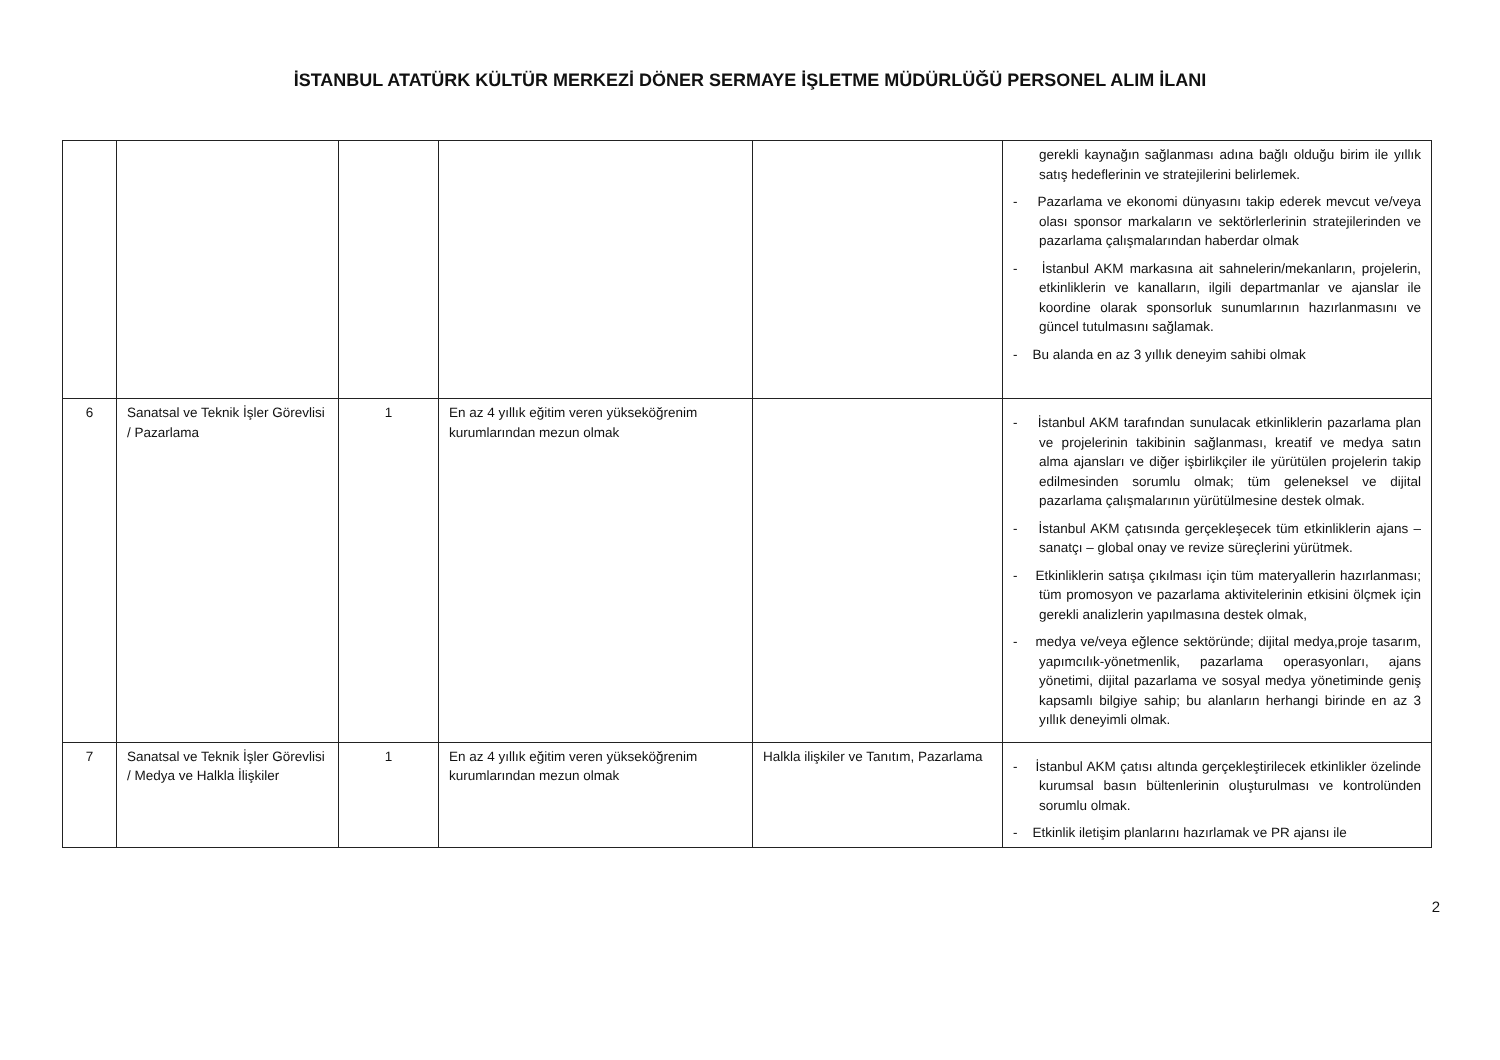İSTANBUL ATATÜRK KÜLTÜR MERKEZİ DÖNER SERMAYE İŞLETME MÜDÜRLÜĞÜ PERSONEL ALIM İLANI
| | | | | | gerekli kaynağın sağlanması adına bağlı olduğu birim ile yıllık satış hedeflerinin ve stratejilerini belirlemek. - Pazarlama ve ekonomi dünyasını takip ederek mevcut ve/veya olası sponsor markaların ve sektörlerlerinin stratejilerinden ve pazarlama çalışmalarından haberdar olmak - İstanbul AKM markasına ait sahnelerin/mekanların, projelerin, etkinliklerin ve kanalların, ilgili departmanlar ve ajanslar ile koordine olarak sponsorluk sunumlarının hazırlanmasını ve güncel tutulmasını sağlamak. - Bu alanda en az 3 yıllık deneyim sahibi olmak |
| 6 | Sanatsal ve Teknik İşler Görevlisi / Pazarlama | 1 | En az 4 yıllık eğitim veren yükseköğrenim kurumlarından mezun olmak | | - İstanbul AKM tarafından sunulacak etkinliklerin pazarlama plan ve projelerinin takibinin sağlanması, kreatif ve medya satın alma ajansları ve diğer işbirlikçiler ile yürütülen projelerin takip edilmesinden sorumlu olmak; tüm geleneksel ve dijital pazarlama çalışmalarının yürütülmesine destek olmak. - İstanbul AKM çatısında gerçekleşecek tüm etkinliklerin ajans – sanatçı – global onay ve revize süreçlerini yürütmek. - Etkinliklerin satışa çıkılması için tüm materyallerin hazırlanması; tüm promosyon ve pazarlama aktivitelerinin etkisini ölçmek için gerekli analizlerin yapılmasına destek olmak, - medya ve/veya eğlence sektöründe; dijital medya,proje tasarım, yapımcılık-yönetmenlik, pazarlama operasyonları, ajans yönetimi, dijital pazarlama ve sosyal medya yönetiminde geniş kapsamlı bilgiye sahip; bu alanların herhangi birinde en az 3 yıllık deneyimli olmak. |
| 7 | Sanatsal ve Teknik İşler Görevlisi / Medya ve Halkla İlişkiler | 1 | En az 4 yıllık eğitim veren yükseköğrenim kurumlarından mezun olmak | Halkla ilişkiler ve Tanıtım, Pazarlama | - İstanbul AKM çatısı altında gerçekleştirilecek etkinlikler özelinde kurumsal basın bültenlerinin oluşturulması ve kontrolünden sorumlu olmak. - Etkinlik iletişim planlarını hazırlamak ve PR ajansı ile |
2